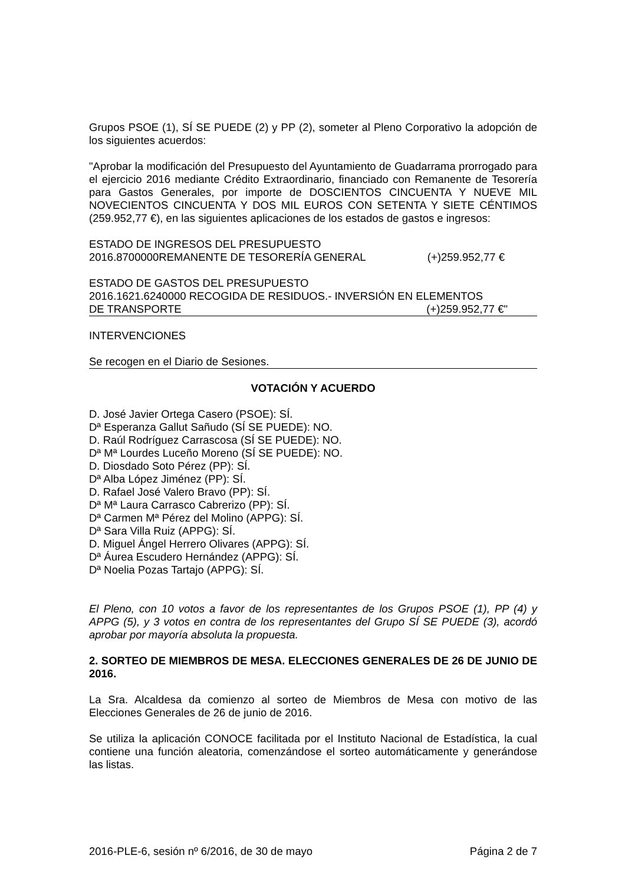Grupos PSOE (1), SÍ SE PUEDE (2) y PP (2), someter al Pleno Corporativo la adopción de los siguientes acuerdos:
"Aprobar la modificación del Presupuesto del Ayuntamiento de Guadarrama prorrogado para el ejercicio 2016 mediante Crédito Extraordinario, financiado con Remanente de Tesorería para Gastos Generales, por importe de DOSCIENTOS CINCUENTA Y NUEVE MIL NOVECIENTOS CINCUENTA Y DOS MIL EUROS CON SETENTA Y SIETE CÉNTIMOS (259.952,77 €), en las siguientes aplicaciones de los estados de gastos e ingresos:
ESTADO DE INGRESOS DEL PRESUPUESTO
2016.8700000REMANENTE DE TESORERÍA GENERAL (+)259.952,77 €
ESTADO DE GASTOS DEL PRESUPUESTO
2016.1621.6240000 RECOGIDA DE RESIDUOS.- INVERSIÓN EN ELEMENTOS
DE TRANSPORTE (+)259.952,77 €"
INTERVENCIONES
Se recogen en el Diario de Sesiones.
VOTACIÓN Y ACUERDO
D. José Javier Ortega Casero (PSOE): SÍ.
Dª Esperanza Gallut Sañudo (SÍ SE PUEDE): NO.
D. Raúl Rodríguez Carrascosa (SÍ SE PUEDE): NO.
Dª Mª Lourdes Luceño Moreno (SÍ SE PUEDE): NO.
D. Diosdado Soto Pérez (PP): SÍ.
Dª Alba López Jiménez (PP): SÍ.
D. Rafael José Valero Bravo (PP): SÍ.
Dª Mª Laura Carrasco Cabrerizo (PP): SÍ.
Dª Carmen Mª Pérez del Molino (APPG): SÍ.
Dª Sara Villa Ruiz (APPG): SÍ.
D. Miguel Ángel Herrero Olivares (APPG): SÍ.
Dª Áurea Escudero Hernández (APPG): SÍ.
Dª Noelia Pozas Tartajo (APPG): SÍ.
El Pleno, con 10 votos a favor de los representantes de los Grupos PSOE (1), PP (4) y APPG (5), y 3 votos en contra de los representantes del Grupo SÍ SE PUEDE (3), acordó aprobar por mayoría absoluta la propuesta.
2. SORTEO DE MIEMBROS DE MESA. ELECCIONES GENERALES DE 26 DE JUNIO DE 2016.
La Sra. Alcaldesa da comienzo al sorteo de Miembros de Mesa con motivo de las Elecciones Generales de 26 de junio de 2016.
Se utiliza la aplicación CONOCE facilitada por el Instituto Nacional de Estadística, la cual contiene una función aleatoria, comenzándose el sorteo automáticamente y generándose las listas.
2016-PLE-6, sesión nº 6/2016, de 30 de mayo Página 2 de 7